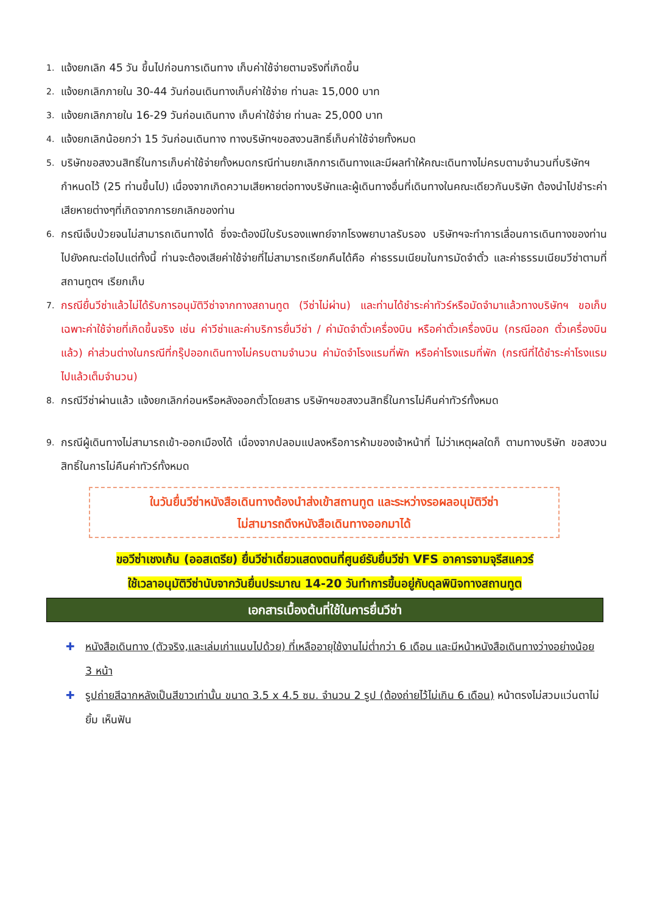1. แจ้งยกเลิก 45 วัน ขึ้นไปก่อนการเดินทาง เก็บค่าใช้จ่ายตามจริงที่เกิดขึ้น
2. แจ้งยกเลิกภายใน 30-44 วันก่อนเดินทางเก็บค่าใช้จ่าย ท่านละ 15,000 บาท
3. แจ้งยกเลิกภายใน 16-29 วันก่อนเดินทาง เก็บค่าใช้จ่าย ท่านละ 25,000 บาท
4. แจ้งยกเลิกน้อยกว่า 15 วันก่อนเดินทาง ทางบริษัทฯขอสงวนสิทธิ์เก็บค่าใช้จ่ายทั้งหมด
5. บริษัทขอสงวนสิทธิ์ในการเก็บค่าใช้จ่ายทั้งหมดกรณีท่านยกเลิกการเดินทางและมีผลทำให้คณะเดินทางไม่ครบตามจำนวนที่บริษัทฯกำหนดไว้ (25 ท่านขึ้นไป) เนื่องจากเกิดความเสียหายต่อทางบริษัทและผู้เดินทางอื่นที่เดินทางในคณะเดียวกันบริษัท ต้องนำไปชำระค่าเสียหายต่างๆที่เกิดจากการยกเลิกของท่าน
6. กรณีเจ็บป่วยจนไม่สามารถเดินทางได้ ซึ่งจะต้องมีใบรับรองแพทย์จากโรงพยาบาลรับรอง บริษัทฯจะทำการเลื่อนการเดินทางของท่านไปยังคณะต่อไปแต่ทั้งนี้ ท่านจะต้องเสียค่าใช้จ่ายที่ไม่สามารถเรียกคืนได้คือ ค่าธรรมเนียมในการมัดจำตั๋ว และค่าธรรมเนียมวีซ่าตามที่ สถานทูตฯ เรียกเก็บ
7. กรณียื่นวีซ่าแล้วไม่ได้รับการอนุมัติวีซ่าจากทางสถานทูต (วีซ่าไม่ผ่าน) และท่านได้ชำระค่าทัวร์หรือมัดจำมาแล้วทางบริษัทฯ ขอเก็บเฉพาะค่าใช้จ่ายที่เกิดขึ้นจริง เช่น ค่าวีซ่าและค่าบริการยื่นวีซ่า / ค่ามัดจำตั๋วเครื่องบิน หรือค่าตั๋วเครื่องบิน (กรณีออก ตั๋วเครื่องบินแล้ว) ค่าส่วนต่างในกรณีที่กรุ๊ปออกเดินทางไม่ครบตามจำนวน ค่ามัดจำโรงแรมที่พัก หรือค่าโรงแรมที่พัก (กรณีที่ได้ชำระค่าโรงแรมไปแล้วเต็มจำนวน)
8. กรณีวีซ่าผ่านแล้ว แจ้งยกเลิกก่อนหรือหลังออกตั๋วโดยสาร บริษัทฯขอสงวนสิทธิ์ในการไม่คืนค่าทัวร์ทั้งหมด
9. กรณีผู้เดินทางไม่สามารถเข้า-ออกเมืองได้ เนื่องจากปลอมแปลงหรือการห้ามของเจ้าหน้าที่ ไม่ว่าเหตุผลใดก็ ตามทางบริษัท ขอสงวนสิทธิ์ในการไม่คืนค่าทัวร์ทั้งหมด
ในวันยื่นวีซ่าหนังสือเดินทางต้องนำส่งเข้าสถานทูต และระหว่างรอผลอนุมัติวีซ่า
ไม่สามารถดึงหนังสือเดินทางออกมาได้
ขอวีซ่าเชงเก้น (ออสเตรีย) ยื่นวีซ่าเดี่ยวแสดงตนที่ศูนย์รับยื่นวีซ่า VFS อาคารจามจุรีสแควร์
ใช้เวลาอนุมัติวีซ่านับจากวันยื่นประมาณ 14-20 วันทำการขึ้นอยู่กับดุลพินิจทางสถานทูต
เอกสารเบื้องต้นที่ใช้ในการยื่นวีซ่า
✚ หนังสือเดินทาง (ตัวจริง,และเล่มเก่าแนบไปด้วย) ที่เหลืออายุใช้งานไม่ต่ำกว่า 6 เดือน และมีหน้าหนังสือเดินทางว่างอย่างน้อย 3 หน้า
✚ รูปถ่ายสีฉากหลังเป็นสีขาวเท่านั้น ขนาด 3.5 x 4.5 ซม. จำนวน 2 รูป (ต้องถ่ายไว้ไม่เกิน 6 เดือน) หน้าตรงไม่สวมแว่นตาไม่ยิ้ม เห็นฟัน